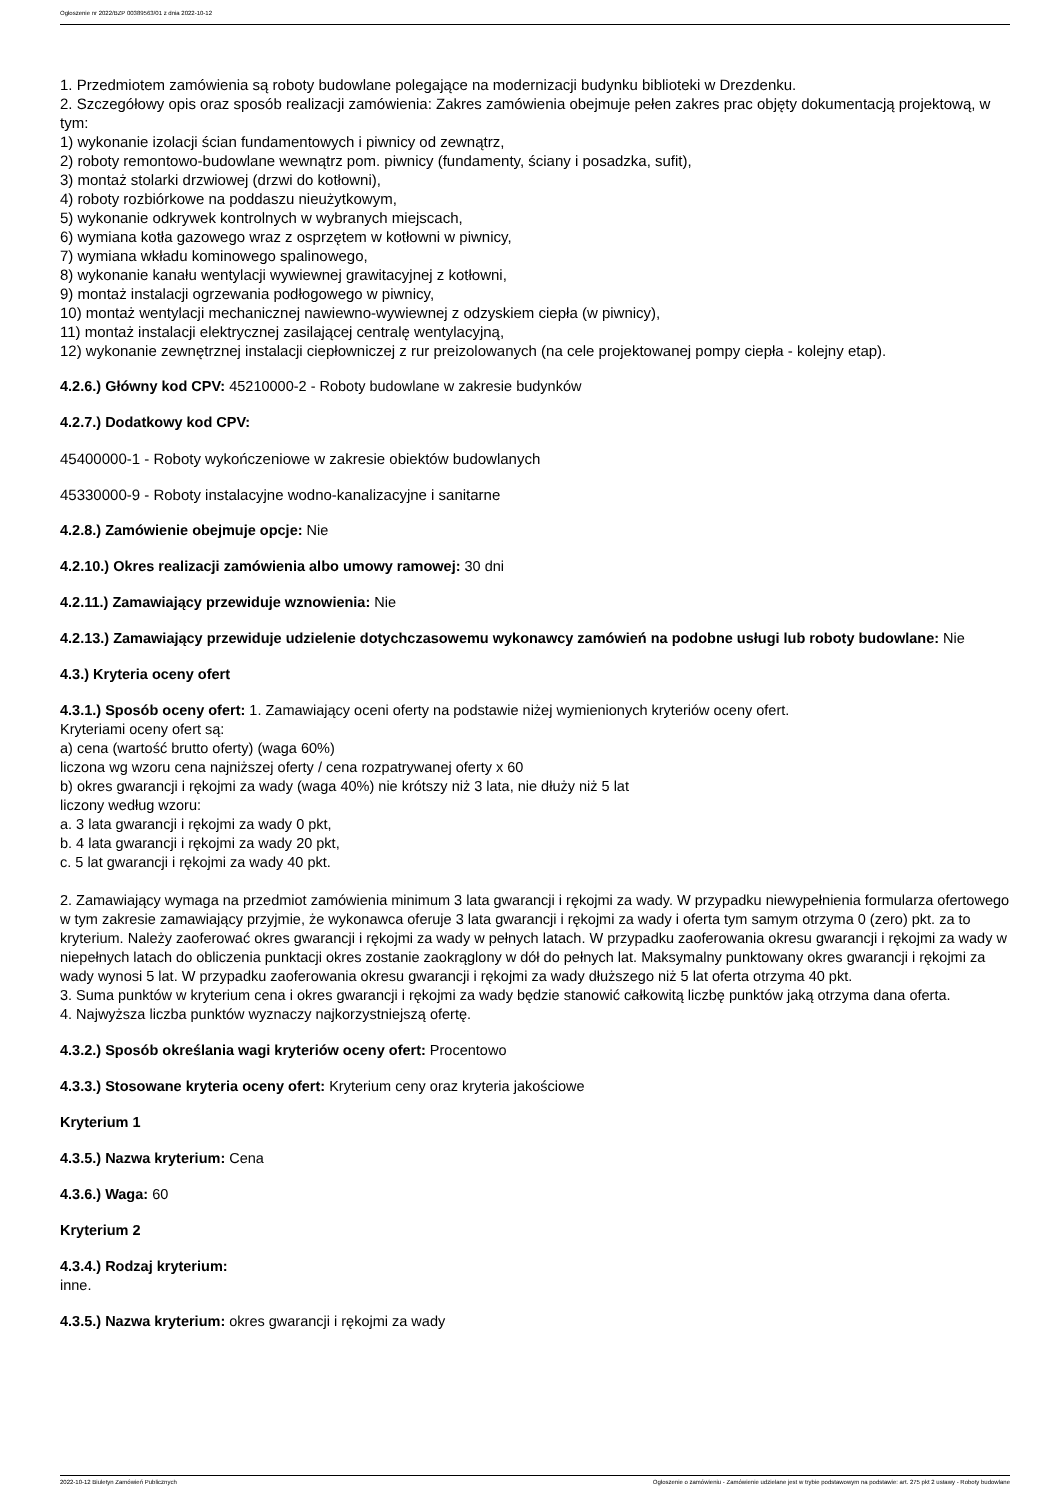Ogłoszenie nr 2022/BZP 00389563/01 z dnia 2022-10-12
1. Przedmiotem zamówienia są roboty budowlane polegające na modernizacji budynku biblioteki w Drezdenku.
2. Szczegółowy opis oraz sposób realizacji zamówienia: Zakres zamówienia obejmuje pełen zakres prac objęty dokumentacją projektową, w tym:
1) wykonanie izolacji ścian fundamentowych i piwnicy od zewnątrz,
2) roboty remontowo-budowlane wewnątrz pom. piwnicy (fundamenty, ściany i posadzka, sufit),
3) montaż stolarki drzwiowej (drzwi do kotłowni),
4) roboty rozbiórkowe na poddaszu nieużytkowym,
5) wykonanie odkrywek kontrolnych w wybranych miejscach,
6) wymiana kotła gazowego wraz z osprzętem w kotłowni w piwnicy,
7) wymiana wkładu kominowego spalinowego,
8) wykonanie kanału wentylacji wywiewnej grawitacyjnej z kotłowni,
9) montaż instalacji ogrzewania podłogowego w piwnicy,
10) montaż wentylacji mechanicznej nawiewno-wywiewnej z odzyskiem ciepła (w piwnicy),
11) montaż instalacji elektrycznej zasilającej centralę wentylacyjną,
12) wykonanie zewnętrznej instalacji ciepłowniczej z rur preizolowanych (na cele projektowanej pompy ciepła - kolejny etap).
4.2.6.) Główny kod CPV: 45210000-2 - Roboty budowlane w zakresie budynków
4.2.7.) Dodatkowy kod CPV:
45400000-1 - Roboty wykończeniowe w zakresie obiektów budowlanych
45330000-9 - Roboty instalacyjne wodno-kanalizacyjne i sanitarne
4.2.8.) Zamówienie obejmuje opcje: Nie
4.2.10.) Okres realizacji zamówienia albo umowy ramowej: 30 dni
4.2.11.) Zamawiający przewiduje wznowienia: Nie
4.2.13.) Zamawiający przewiduje udzielenie dotychczasowemu wykonawcy zamówień na podobne usługi lub roboty budowlane: Nie
4.3.) Kryteria oceny ofert
4.3.1.) Sposób oceny ofert: 1. Zamawiający oceni oferty na podstawie niżej wymienionych kryteriów oceny ofert.
Kryteriami oceny ofert są:
a) cena (wartość brutto oferty) (waga 60%)
liczona wg wzoru cena najniższej oferty / cena rozpatrywanej oferty x 60
b) okres gwarancji i rękojmi za wady (waga 40%) nie krótszy niż 3 lata, nie dłuży niż 5 lat
liczony według wzoru:
a. 3 lata gwarancji i rękojmi za wady 0 pkt,
b. 4 lata gwarancji i rękojmi za wady 20 pkt,
c. 5 lat gwarancji i rękojmi za wady 40 pkt.
2. Zamawiający wymaga na przedmiot zamówienia minimum 3 lata gwarancji i rękojmi za wady. W przypadku niewypełnienia formularza ofertowego w tym zakresie zamawiający przyjmie, że wykonawca oferuje 3 lata gwarancji i rękojmi za wady i oferta tym samym otrzyma 0 (zero) pkt. za to kryterium. Należy zaoferować okres gwarancji i rękojmi za wady w pełnych latach. W przypadku zaoferowania okresu gwarancji i rękojmi za wady w niepełnych latach do obliczenia punktacji okres zostanie zaokrąglony w dół do pełnych lat. Maksymalny punktowany okres gwarancji i rękojmi za wady wynosi 5 lat. W przypadku zaoferowania okresu gwarancji i rękojmi za wady dłuższego niż 5 lat oferta otrzyma 40 pkt.
3. Suma punktów w kryterium cena i okres gwarancji i rękojmi za wady będzie stanowić całkowitą liczbę punktów jaką otrzyma dana oferta.
4. Najwyższa liczba punktów wyznaczy najkorzystniejszą ofertę.
4.3.2.) Sposób określania wagi kryteriów oceny ofert: Procentowo
4.3.3.) Stosowane kryteria oceny ofert: Kryterium ceny oraz kryteria jakościowe
Kryterium 1
4.3.5.) Nazwa kryterium: Cena
4.3.6.) Waga: 60
Kryterium 2
4.3.4.) Rodzaj kryterium:
inne.
4.3.5.) Nazwa kryterium: okres gwarancji i rękojmi za wady
2022-10-12 Biuletyn Zamówień Publicznych Ogłoszenie o zamówieniu - Zamówienie udzielane jest w trybie podstawowym na podstawie: art. 275 pkt 2 ustawy - Roboty budowlane